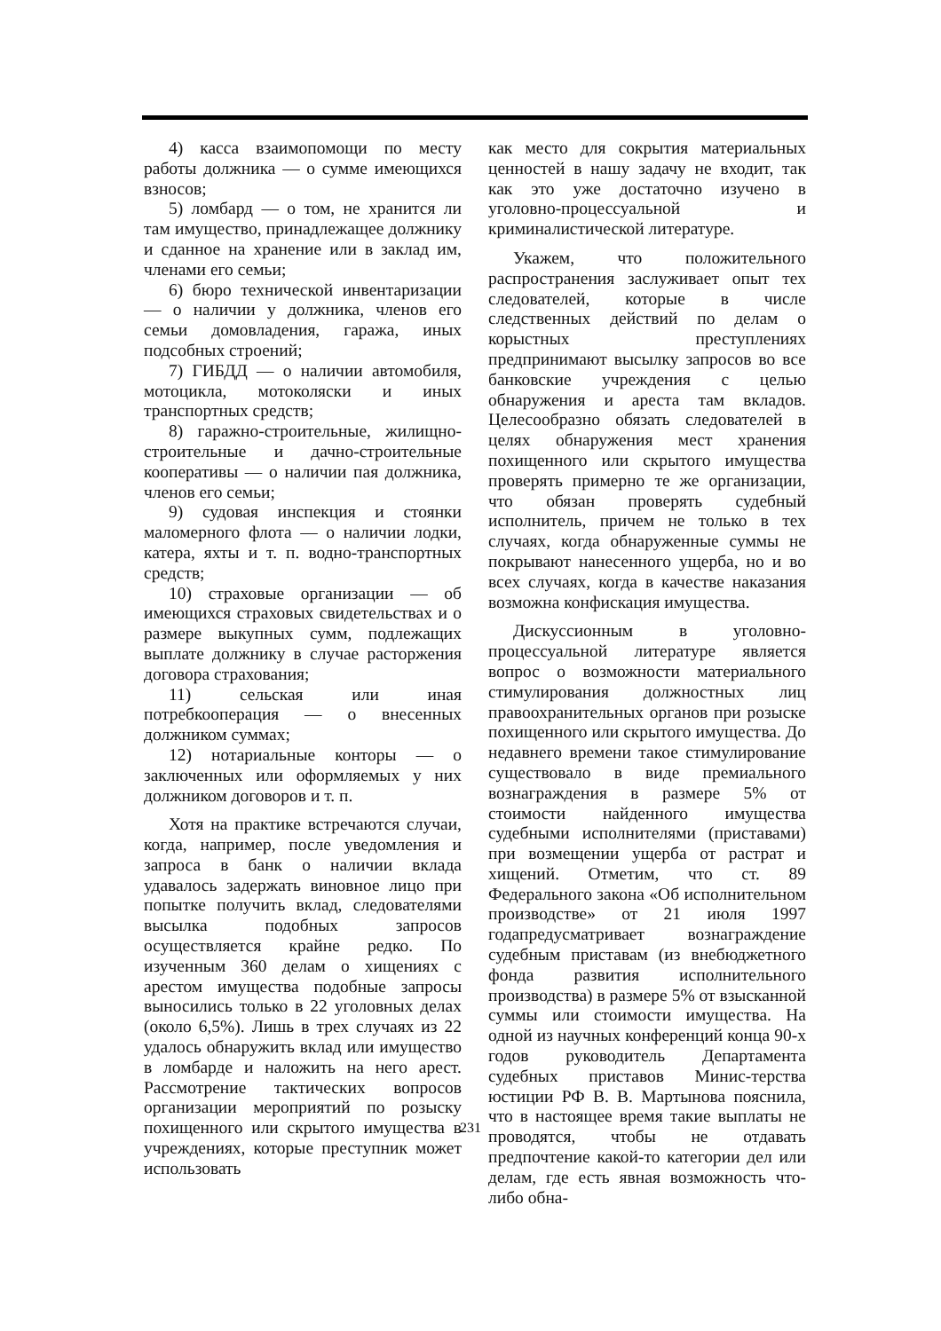4) касса взаимопомощи по месту работы должника — о сумме имеющихся взносов;
5) ломбард — о том, не хранится ли там имущество, принадлежащее должнику и сданное на хранение или в заклад им, членами его семьи;
6) бюро технической инвентаризации — о наличии у должника, членов его семьи домовладения, гаража, иных подсобных строений;
7) ГИБДД — о наличии автомобиля, мотоцикла, мотоколяски и иных транспортных средств;
8) гаражно-строительные, жилищно-строительные и дачно-строительные кооперативы — о наличии пая должника, членов его семьи;
9) судовая инспекция и стоянки маломерного флота — о наличии лодки, катера, яхты и т. п. водно-транспортных средств;
10) страховые организации — об имеющихся страховых свидетельствах и о размере выкупных сумм, подлежащих выплате должнику в случае расторжения договора страхования;
11) сельская или иная потребкооперация — о внесенных должником суммах;
12) нотариальные конторы — о заключенных или оформляемых у них должником договоров и т. п.
Хотя на практике встречаются случаи, когда, например, после уведомления и запроса в банк о наличии вклада удавалось задержать виновное лицо при попытке получить вклад, следователями высылка подобных запросов осуществляется крайне редко. По изученным 360 делам о хищениях с арестом имущества подобные запросы выносились только в 22 уголовных делах (около 6,5%). Лишь в трех случаях из 22 удалось обнаружить вклад или имущество в ломбарде и наложить на него арест. Рассмотрение тактических вопросов организации мероприятий по розыску похищенного или скрытого имущества в учреждениях, которые преступник может использовать
как место для сокрытия материальных ценностей в нашу задачу не входит, так как это уже достаточно изучено в уголовно-процессуальной и криминалистической литературе.
Укажем, что положительного распространения заслуживает опыт тех следователей, которые в числе следственных действий по делам о корыстных преступлениях предпринимают высылку запросов во все банковские учреждения с целью обнаружения и ареста там вкладов. Целесообразно обязать следователей в целях обнаружения мест хранения похищенного или скрытого имущества проверять примерно те же организации, что обязан проверять судебный исполнитель, причем не только в тех случаях, когда обнаруженные суммы не покрывают нанесенного ущерба, но и во всех случаях, когда в качестве наказания возможна конфискация имущества.
Дискуссионным в уголовно-процессуальной литературе является вопрос о возможности материального стимулирования должностных лиц правоохранительных органов при розыске похищенного или скрытого имущества. До недавнего времени такое стимулирование существовало в виде премиального вознаграждения в размере 5% от стоимости найденного имущества судебными исполнителями (приставами) при возмещении ущерба от растрат и хищений. Отметим, что ст. 89 Федерального закона «Об исполнительном производстве» от 21 июля 1997 годапредусматривает вознаграждение судебным приставам (из внебюджетного фонда развития исполнительного производства) в размере 5% от взысканной суммы или стоимости имущества. На одной из научных конференций конца 90-х годов руководитель Департамента судебных приставов Минис-терства юстиции РФ В. В. Мартынова пояснила, что в настоящее время такие выплаты не проводятся, чтобы не отдавать предпочтение какой-то категории дел или делам, где есть явная возможность что-либо обна-
231